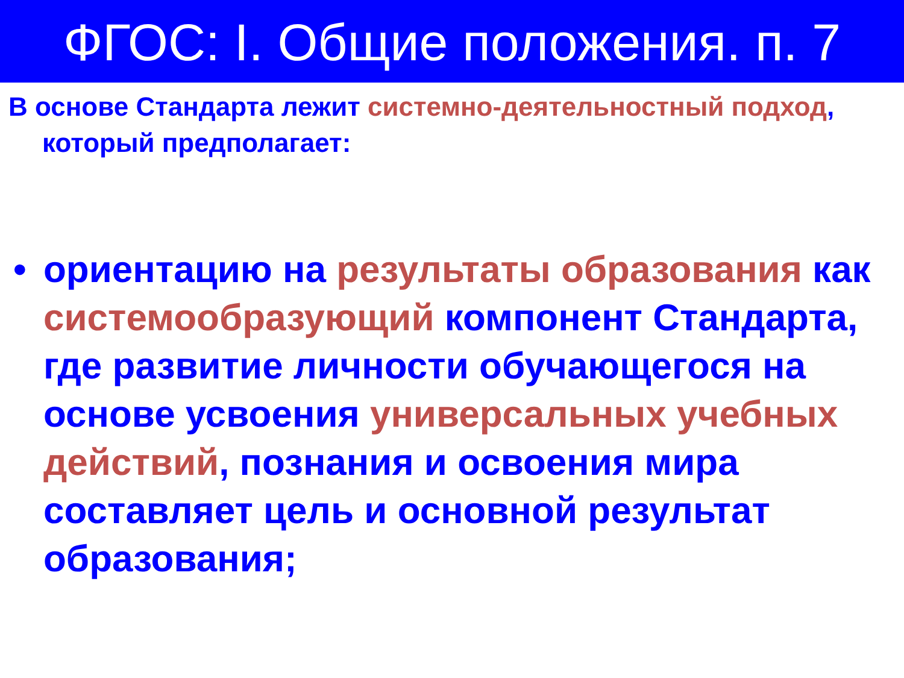ФГОС: I. Общие положения. п. 7
В основе Стандарта лежит системно-деятельностный подход, который предполагает:
• ориентацию на результаты образования как системообразующий компонент Стандарта, где развитие личности обучающегося на основе усвоения универсальных учебных действий, познания и освоения мира составляет цель и основной результат образования;